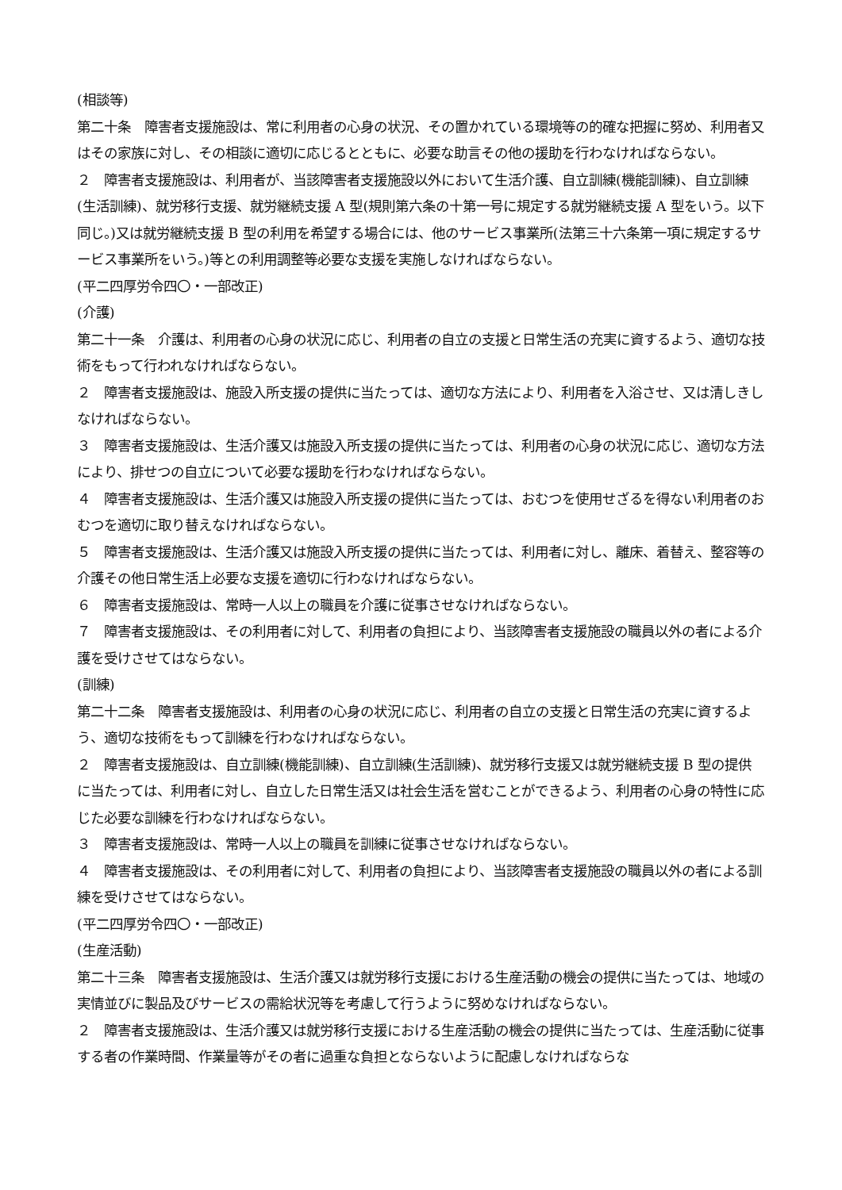(相談等)
第二十条　障害者支援施設は、常に利用者の心身の状況、その置かれている環境等の的確な把握に努め、利用者又はその家族に対し、その相談に適切に応じるとともに、必要な助言その他の援助を行わなければならない。
２　障害者支援施設は、利用者が、当該障害者支援施設以外において生活介護、自立訓練(機能訓練)、自立訓練(生活訓練)、就労移行支援、就労継続支援 A 型(規則第六条の十第一号に規定する就労継続支援 A 型をいう。以下同じ。)又は就労継続支援 B 型の利用を希望する場合には、他のサービス事業所(法第三十六条第一項に規定するサービス事業所をいう。)等との利用調整等必要な支援を実施しなければならない。
(平二四厚労令四〇・一部改正)
(介護)
第二十一条　介護は、利用者の心身の状況に応じ、利用者の自立の支援と日常生活の充実に資するよう、適切な技術をもって行われなければならない。
２　障害者支援施設は、施設入所支援の提供に当たっては、適切な方法により、利用者を入浴させ、又は清しきしなければならない。
３　障害者支援施設は、生活介護又は施設入所支援の提供に当たっては、利用者の心身の状況に応じ、適切な方法により、排せつの自立について必要な援助を行わなければならない。
４　障害者支援施設は、生活介護又は施設入所支援の提供に当たっては、おむつを使用せざるを得ない利用者のおむつを適切に取り替えなければならない。
５　障害者支援施設は、生活介護又は施設入所支援の提供に当たっては、利用者に対し、離床、着替え、整容等の介護その他日常生活上必要な支援を適切に行わなければならない。
６　障害者支援施設は、常時一人以上の職員を介護に従事させなければならない。
７　障害者支援施設は、その利用者に対して、利用者の負担により、当該障害者支援施設の職員以外の者による介護を受けさせてはならない。
(訓練)
第二十二条　障害者支援施設は、利用者の心身の状況に応じ、利用者の自立の支援と日常生活の充実に資するよう、適切な技術をもって訓練を行わなければならない。
２　障害者支援施設は、自立訓練(機能訓練)、自立訓練(生活訓練)、就労移行支援又は就労継続支援 B 型の提供に当たっては、利用者に対し、自立した日常生活又は社会生活を営むことができるよう、利用者の心身の特性に応じた必要な訓練を行わなければならない。
３　障害者支援施設は、常時一人以上の職員を訓練に従事させなければならない。
４　障害者支援施設は、その利用者に対して、利用者の負担により、当該障害者支援施設の職員以外の者による訓練を受けさせてはならない。
(平二四厚労令四〇・一部改正)
(生産活動)
第二十三条　障害者支援施設は、生活介護又は就労移行支援における生産活動の機会の提供に当たっては、地域の実情並びに製品及びサービスの需給状況等を考慮して行うように努めなければならない。
２　障害者支援施設は、生活介護又は就労移行支援における生産活動の機会の提供に当たっては、生産活動に従事する者の作業時間、作業量等がその者に過重な負担とならないように配慮しなければならな